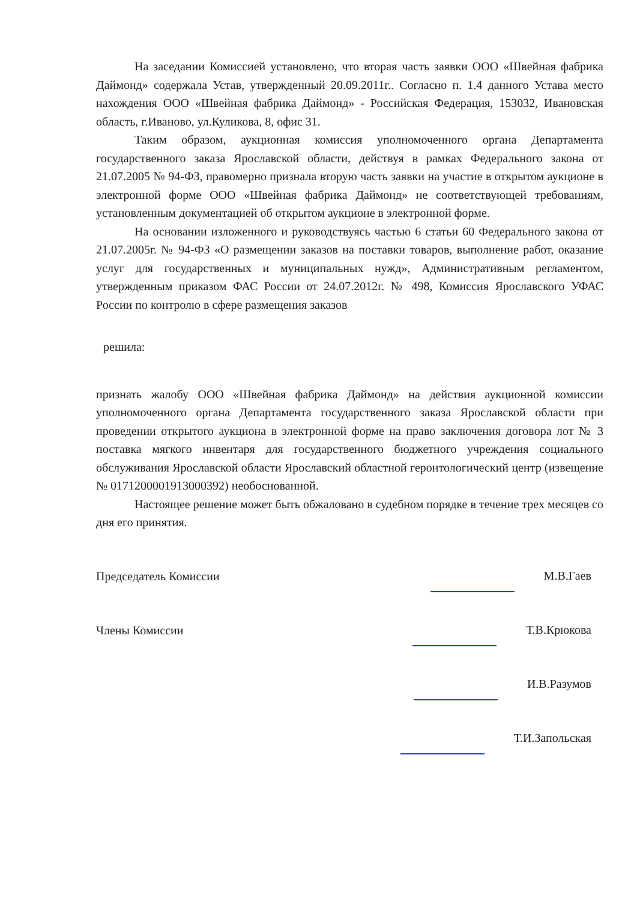На заседании Комиссией установлено, что вторая часть заявки ООО «Швейная фабрика Даймонд» содержала Устав, утвержденный 20.09.2011г.. Согласно п. 1.4 данного Устава место нахождения ООО «Швейная фабрика Даймонд» - Российская Федерация, 153032, Ивановская область, г.Иваново, ул.Куликова, 8, офис 31.
Таким образом, аукционная комиссия уполномоченного органа Департамента государственного заказа Ярославской области, действуя в рамках Федерального закона от 21.07.2005 № 94-ФЗ, правомерно признала вторую часть заявки на участие в открытом аукционе в электронной форме ООО «Швейная фабрика Даймонд» не соответствующей требованиям, установленным документацией об открытом аукционе в электронной форме.
На основании изложенного и руководствуясь частью 6 статьи 60 Федерального закона от 21.07.2005г. № 94-ФЗ «О размещении заказов на поставки товаров, выполнение работ, оказание услуг для государственных и муниципальных нужд», Административным регламентом, утвержденным приказом ФАС России от 24.07.2012г. № 498, Комиссия Ярославского УФАС России по контролю в сфере размещения заказов
решила:
признать жалобу ООО «Швейная фабрика Даймонд» на действия аукционной комиссии уполномоченного органа Департамента государственного заказа Ярославской области при проведении открытого аукциона в электронной форме на право заключения договора лот № 3 поставка мягкого инвентаря для государственного бюджетного учреждения социального обслуживания Ярославской области Ярославский областной геронтологический центр (извещение № 0171200001913000392) необоснованной.
Настоящее решение может быть обжаловано в судебном порядке в течение трех месяцев со дня его принятия.
Председатель Комиссии М.В.Гаев
Члены Комиссии Т.В.Крюкова
И.В.Разумов
Т.И.Запольская